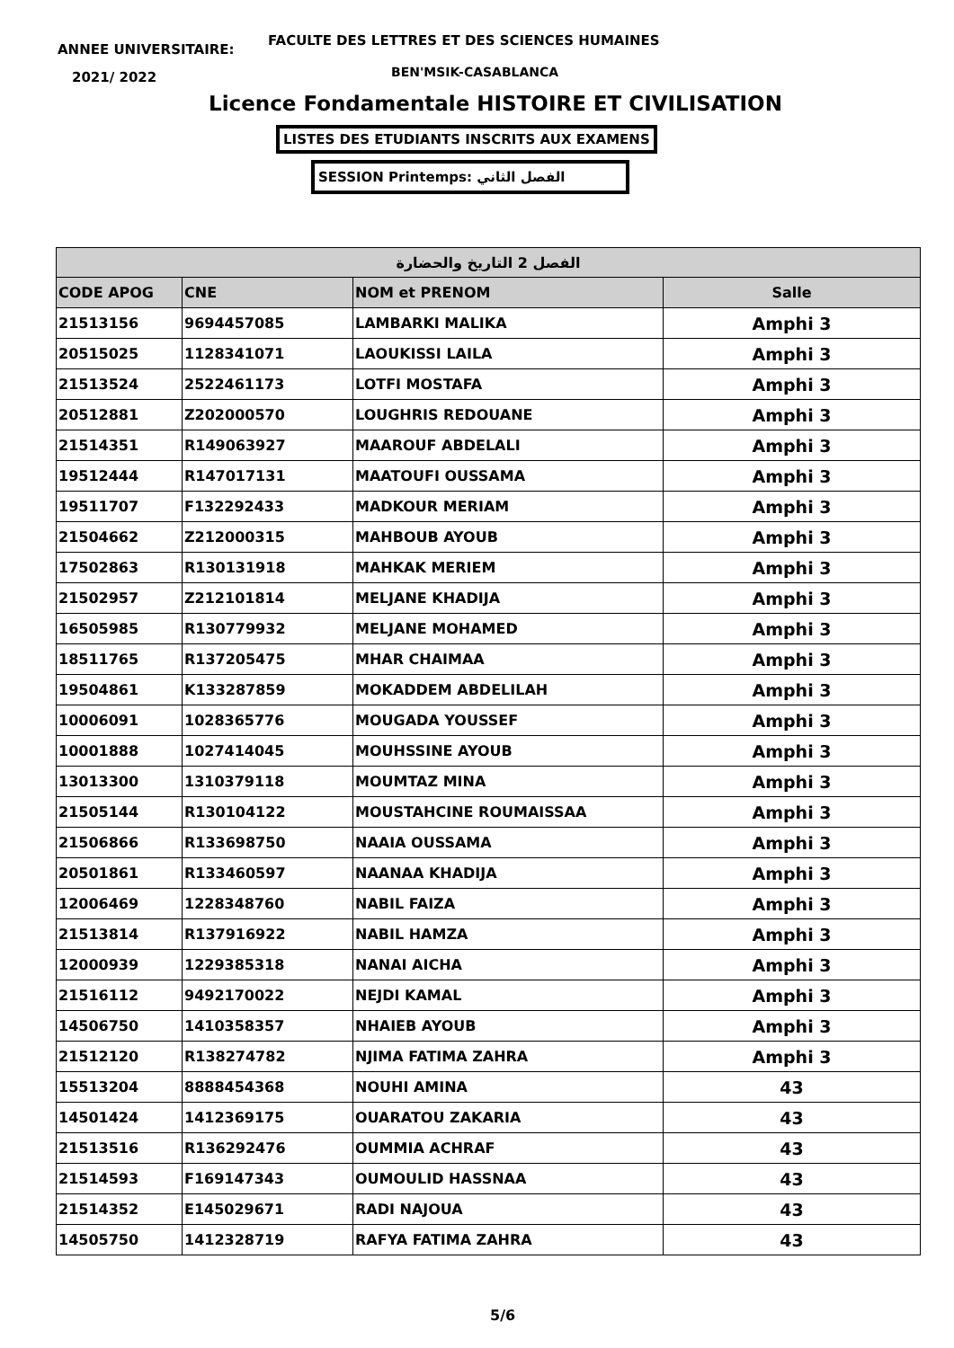ANNEE UNIVERSITAIRE:
FACULTE DES LETTRES ET DES SCIENCES HUMAINES
2021/ 2022 BEN'MSIK-CASABLANCA
Licence Fondamentale HISTOIRE ET CIVILISATION
LISTES DES ETUDIANTS INSCRITS AUX EXAMENS
SESSION Printemps: الفصل الثاني
| الفصل 2 التاريخ والحضارة | | | |
| --- | --- | --- | --- |
| CODE APOG | CNE | NOM et PRENOM | Salle |
| 21513156 | 9694457085 | LAMBARKI MALIKA | Amphi 3 |
| 20515025 | 1128341071 | LAOUKISSI LAILA | Amphi 3 |
| 21513524 | 2522461173 | LOTFI MOSTAFA | Amphi 3 |
| 20512881 | Z202000570 | LOUGHRIS REDOUANE | Amphi 3 |
| 21514351 | R149063927 | MAAROUF ABDELALI | Amphi 3 |
| 19512444 | R147017131 | MAATOUFI OUSSAMA | Amphi 3 |
| 19511707 | F132292433 | MADKOUR MERIAM | Amphi 3 |
| 21504662 | Z212000315 | MAHBOUB AYOUB | Amphi 3 |
| 17502863 | R130131918 | MAHKAK MERIEM | Amphi 3 |
| 21502957 | Z212101814 | MELJANE KHADIJA | Amphi 3 |
| 16505985 | R130779932 | MELJANE MOHAMED | Amphi 3 |
| 18511765 | R137205475 | MHAR CHAIMAA | Amphi 3 |
| 19504861 | K133287859 | MOKADDEM ABDELILAH | Amphi 3 |
| 10006091 | 1028365776 | MOUGADA YOUSSEF | Amphi 3 |
| 10001888 | 1027414045 | MOUHSSINE AYOUB | Amphi 3 |
| 13013300 | 1310379118 | MOUMTAZ MINA | Amphi 3 |
| 21505144 | R130104122 | MOUSTAHCINE ROUMAISSAA | Amphi 3 |
| 21506866 | R133698750 | NAAIA OUSSAMA | Amphi 3 |
| 20501861 | R133460597 | NAANAA KHADIJA | Amphi 3 |
| 12006469 | 1228348760 | NABIL FAIZA | Amphi 3 |
| 21513814 | R137916922 | NABIL HAMZA | Amphi 3 |
| 12000939 | 1229385318 | NANAI AICHA | Amphi 3 |
| 21516112 | 9492170022 | NEJDI KAMAL | Amphi 3 |
| 14506750 | 1410358357 | NHAIEB AYOUB | Amphi 3 |
| 21512120 | R138274782 | NJIMA FATIMA ZAHRA | Amphi 3 |
| 15513204 | 8888454368 | NOUHI AMINA | 43 |
| 14501424 | 1412369175 | OUARATOU ZAKARIA | 43 |
| 21513516 | R136292476 | OUMMIA ACHRAF | 43 |
| 21514593 | F169147343 | OUMOULID HASSNAA | 43 |
| 21514352 | E145029671 | RADI NAJOUA | 43 |
| 14505750 | 1412328719 | RAFYA FATIMA ZAHRA | 43 |
5/6